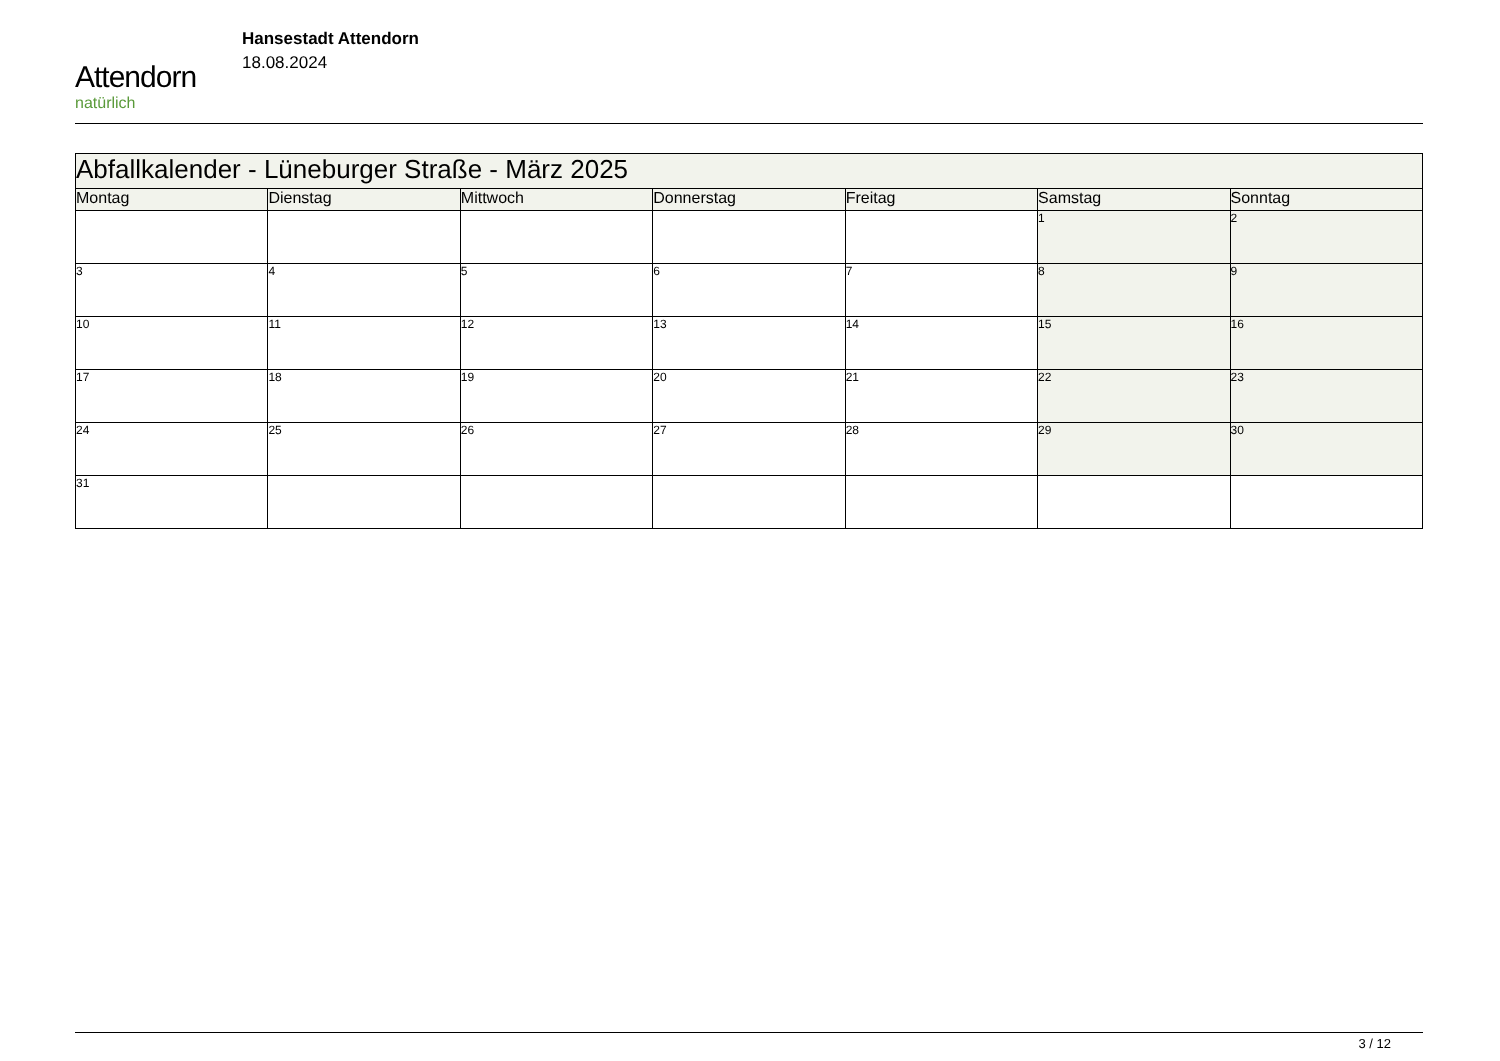Attendorn
natürlich
Hansestadt Attendorn
18.08.2024
| Abfallkalender - Lüneburger Straße - März 2025 | | | | | | |
| --- | --- | --- | --- | --- | --- | --- |
| Montag | Dienstag | Mittwoch | Donnerstag | Freitag | Samstag | Sonntag |
| | | | | | 1 | 2 |
| 3 | 4 | 5 | 6 | 7 | 8 | 9 |
| 10 | 11 | 12 | 13 | 14 | 15 | 16 |
| 17 | 18 | 19 | 20 | 21 | 22 | 23 |
| 24 | 25 | 26 | 27 | 28 | 29 | 30 |
| 31 | | | | | | |
3 / 12